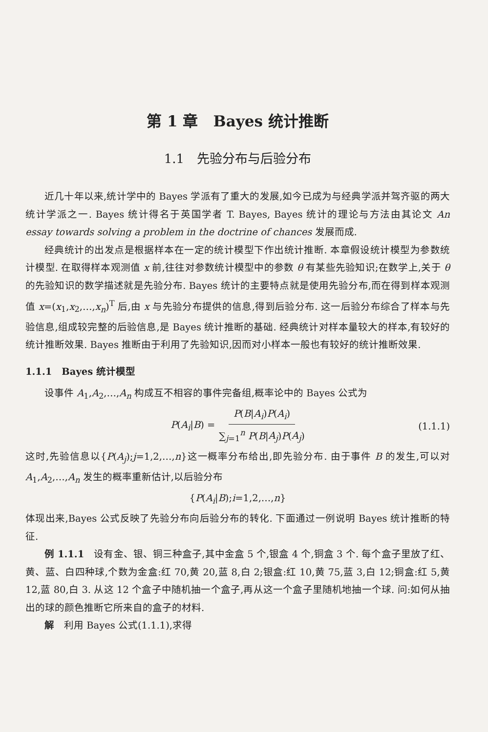第 1 章　Bayes 统计推断
1.1　先验分布与后验分布
近几十年以来,统计学中的 Bayes 学派有了重大的发展,如今已成为与经典学派并驾齐驱的两大统计学派之一. Bayes 统计得名于英国学者 T. Bayes, Bayes 统计的理论与方法由其论文 An essay towards solving a problem in the doctrine of chances 发展而成.
经典统计的出发点是根据样本在一定的统计模型下作出统计推断. 本章假设统计模型为参数统计模型. 在取得样本观测值 x 前,往往对参数统计模型中的参数 θ 有某些先验知识;在数学上,关于 θ 的先验知识的数学描述就是先验分布. Bayes 统计的主要特点就是使用先验分布,而在得到样本观测值 x=(x<sub>1</sub>,x<sub>2</sub>,…,x<sub>n</sub>)<sup>T</sup> 后,由 x 与先验分布提供的信息,得到后验分布. 这一后验分布综合了样本与先验信息,组成较完整的后验信息,是 Bayes 统计推断的基础. 经典统计对样本量较大的样本,有较好的统计推断效果. Bayes 推断由于利用了先验知识,因而对小样本一般也有较好的统计推断效果.
1.1.1　Bayes 统计模型
设事件 A<sub>1</sub>,A<sub>2</sub>,…,A<sub>n</sub> 构成互不相容的事件完备组,概率论中的 Bayes 公式为
P(A<sub>i</sub>|B) = P(B|A<sub>i</sub>)P(A<sub>i</sub>) ∑<sub>j=1</sub><sup>n</sup> P(B|A<sub>j</sub>)P(A<sub>j</sub>) (1.1.1)
这时,先验信息以{P(A<sub>j</sub>);j=1,2,…,n}这一概率分布给出,即先验分布. 由于事件 B 的发生,可以对 A<sub>1</sub>,A<sub>2</sub>,…,A<sub>n</sub> 发生的概率重新估计,以后验分布
{P(A<sub>i</sub>|B);i=1,2,…,n}
体现出来,Bayes 公式反映了先验分布向后验分布的转化. 下面通过一例说明 Bayes 统计推断的特征.
例 1.1.1　设有金、银、铜三种盒子,其中金盒 5 个,银盒 4 个,铜盒 3 个. 每个盒子里放了红、黄、蓝、白四种球,个数为金盒:红 70,黄 20,蓝 8,白 2;银盒:红 10,黄 75,蓝 3,白 12;铜盒:红 5,黄 12,蓝 80,白 3. 从这 12 个盒子中随机抽一个盒子,再从这一个盒子里随机地抽一个球. 问:如何从抽出的球的颜色推断它所来自的盒子的材料.
解　利用 Bayes 公式(1.1.1),求得